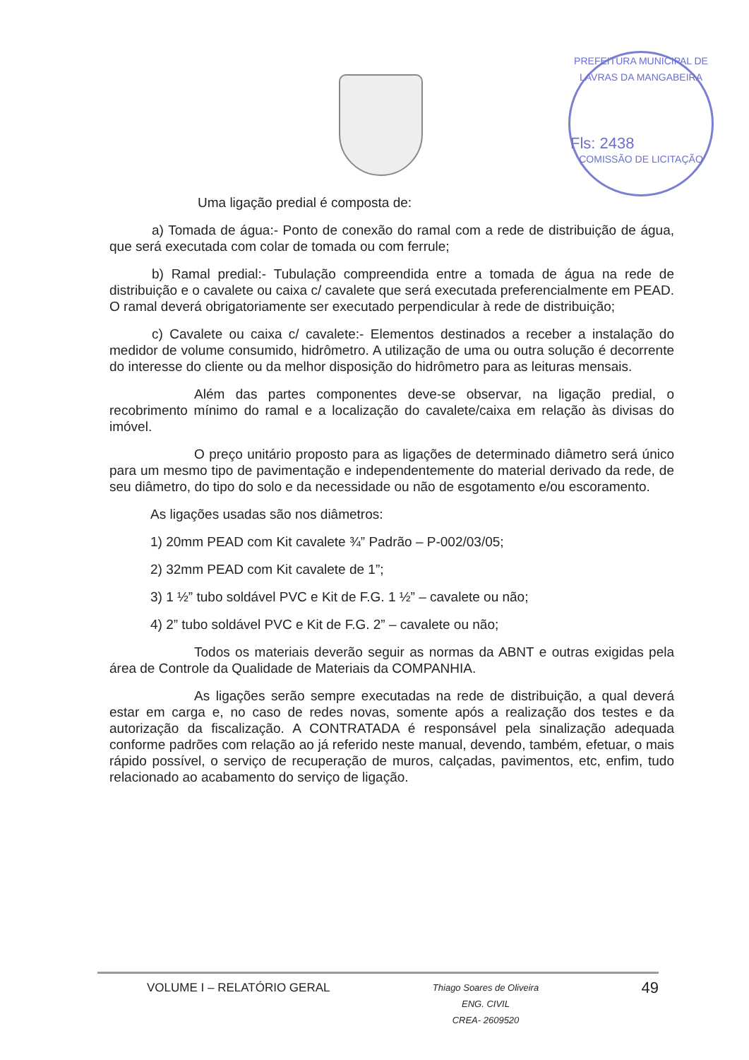PREFEITURA MUNICIPAL DE LAVRAS DA MANGABEIRA
Fls: 2438
COMISSÃO DE LICITAÇÃO
Uma ligação predial é composta de:
a) Tomada de água:- Ponto de conexão do ramal com a rede de distribuição de água, que será executada com colar de tomada ou com ferrule;
b) Ramal predial:- Tubulação compreendida entre a tomada de água na rede de distribuição e o cavalete ou caixa c/ cavalete que será executada preferencialmente em PEAD. O ramal deverá obrigatoriamente ser executado perpendicular à rede de distribuição;
c) Cavalete ou caixa c/ cavalete:- Elementos destinados a receber a instalação do medidor de volume consumido, hidrômetro. A utilização de uma ou outra solução é decorrente do interesse do cliente ou da melhor disposição do hidrômetro para as leituras mensais.
Além das partes componentes deve-se observar, na ligação predial, o recobrimento mínimo do ramal e a localização do cavalete/caixa em relação às divisas do imóvel.
O preço unitário proposto para as ligações de determinado diâmetro será único para um mesmo tipo de pavimentação e independentemente do material derivado da rede, de seu diâmetro, do tipo do solo e da necessidade ou não de esgotamento e/ou escoramento.
As ligações usadas são nos diâmetros:
1) 20mm PEAD com Kit cavalete ¾” Padrão – P-002/03/05;
2) 32mm PEAD com Kit cavalete de 1”;
3) 1 ½” tubo soldável PVC e Kit de F.G. 1 ½” – cavalete ou não;
4) 2” tubo soldável PVC e Kit de F.G. 2” – cavalete ou não;
Todos os materiais deverão seguir as normas da ABNT e outras exigidas pela área de Controle da Qualidade de Materiais da COMPANHIA.
As ligações serão sempre executadas na rede de distribuição, a qual deverá estar em carga e, no caso de redes novas, somente após a realização dos testes e da autorização da fiscalização. A CONTRATADA é responsável pela sinalização adequada conforme padrões com relação ao já referido neste manual, devendo, também, efetuar, o mais rápido possível, o serviço de recuperação de muros, calçadas, pavimentos, etc, enfim, tudo relacionado ao acabamento do serviço de ligação.
VOLUME I – RELATÓRIO GERAL Thiago Soares de Oliveira
ENG. CIVIL
CREA- 2609520 49